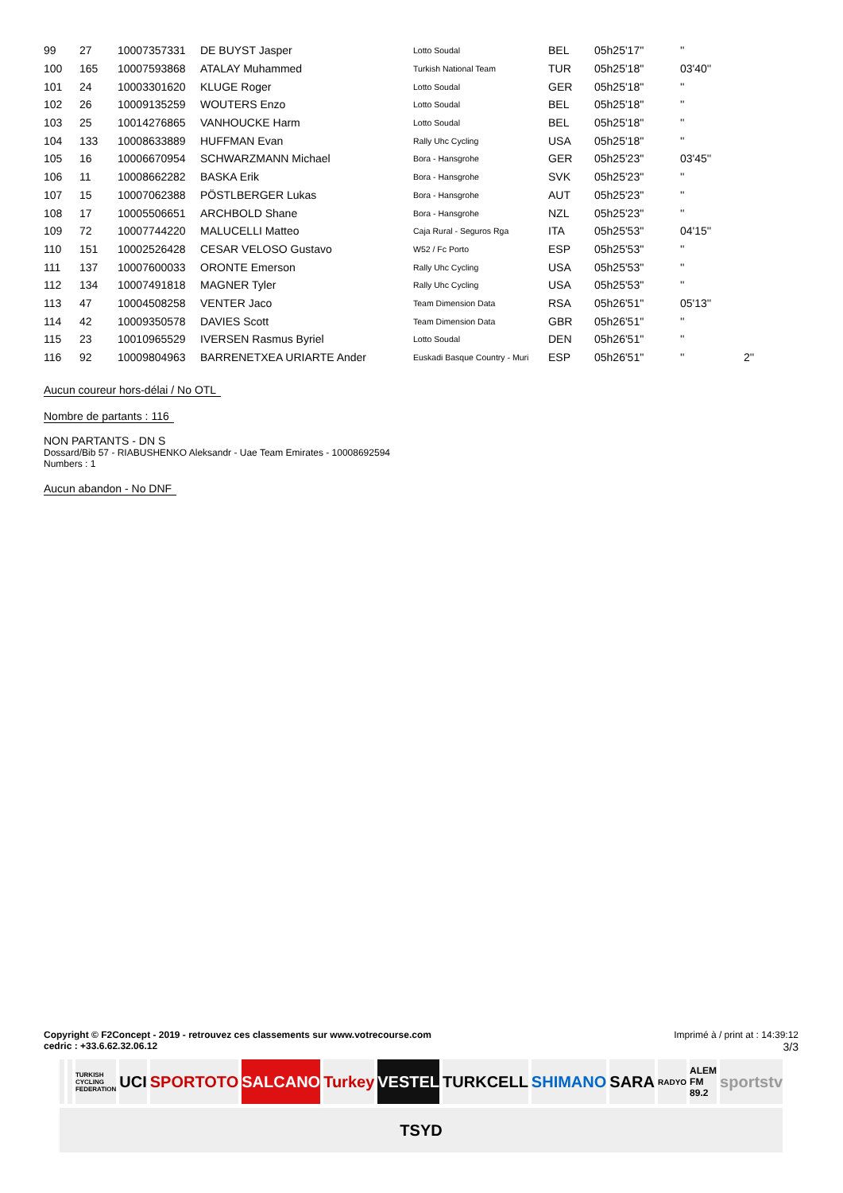| 99 | 27 | 10007357331 | DE BUYST Jasper | Lotto Soudal | BEL | 05h25'17'' | '' | |
| 100 | 165 | 10007593868 | ATALAY Muhammed | Turkish National Team | TUR | 05h25'18'' | 03'40'' | |
| 101 | 24 | 10003301620 | KLUGE Roger | Lotto Soudal | GER | 05h25'18'' | '' | |
| 102 | 26 | 10009135259 | WOUTERS Enzo | Lotto Soudal | BEL | 05h25'18'' | '' | |
| 103 | 25 | 10014276865 | VANHOUCKE Harm | Lotto Soudal | BEL | 05h25'18'' | '' | |
| 104 | 133 | 10008633889 | HUFFMAN Evan | Rally Uhc Cycling | USA | 05h25'18'' | '' | |
| 105 | 16 | 10006670954 | SCHWARZMANN Michael | Bora - Hansgrohe | GER | 05h25'23'' | 03'45'' | |
| 106 | 11 | 10008662282 | BASKA Erik | Bora - Hansgrohe | SVK | 05h25'23'' | '' | |
| 107 | 15 | 10007062388 | PÖSTLBERGER Lukas | Bora - Hansgrohe | AUT | 05h25'23'' | '' | |
| 108 | 17 | 10005506651 | ARCHBOLD Shane | Bora - Hansgrohe | NZL | 05h25'23'' | '' | |
| 109 | 72 | 10007744220 | MALUCELLI Matteo | Caja Rural - Seguros Rga | ITA | 05h25'53'' | 04'15'' | |
| 110 | 151 | 10002526428 | CESAR VELOSO Gustavo | W52 / Fc Porto | ESP | 05h25'53'' | '' | |
| 111 | 137 | 10007600033 | ORONTE Emerson | Rally Uhc Cycling | USA | 05h25'53'' | '' | |
| 112 | 134 | 10007491818 | MAGNER Tyler | Rally Uhc Cycling | USA | 05h25'53'' | '' | |
| 113 | 47 | 10004508258 | VENTER Jaco | Team Dimension Data | RSA | 05h26'51'' | 05'13'' | |
| 114 | 42 | 10009350578 | DAVIES Scott | Team Dimension Data | GBR | 05h26'51'' | '' | |
| 115 | 23 | 10010965529 | IVERSEN Rasmus Byriel | Lotto Soudal | DEN | 05h26'51'' | '' | |
| 116 | 92 | 10009804963 | BARRENETXEA URIARTE Ander | Euskadi Basque Country - Muri | ESP | 05h26'51'' | '' | 2'' |
Aucun coureur hors-délai / No OTL
Nombre de partants : 116
NON PARTANTS - DN S
Dossard/Bib 57 - RIABUSHENKO Aleksandr - Uae Team Emirates - 10008692594
Numbers : 1
Aucun abandon - No DNF
Imprimé à / print at : 14:39:12
3/3
Copyright © F2Concept - 2019 - retrouvez ces classements sur www.votrecourse.com
cedric : +33.6.62.32.06.12
TURKISH CYCLING FEDERATION
UCI
SPORTOTO
SALCANO
Turkey
VESTEL
TURKCELL
SHIMANO
SARA
RADYO
ALEM FM 89.2
sportstv
TSYD